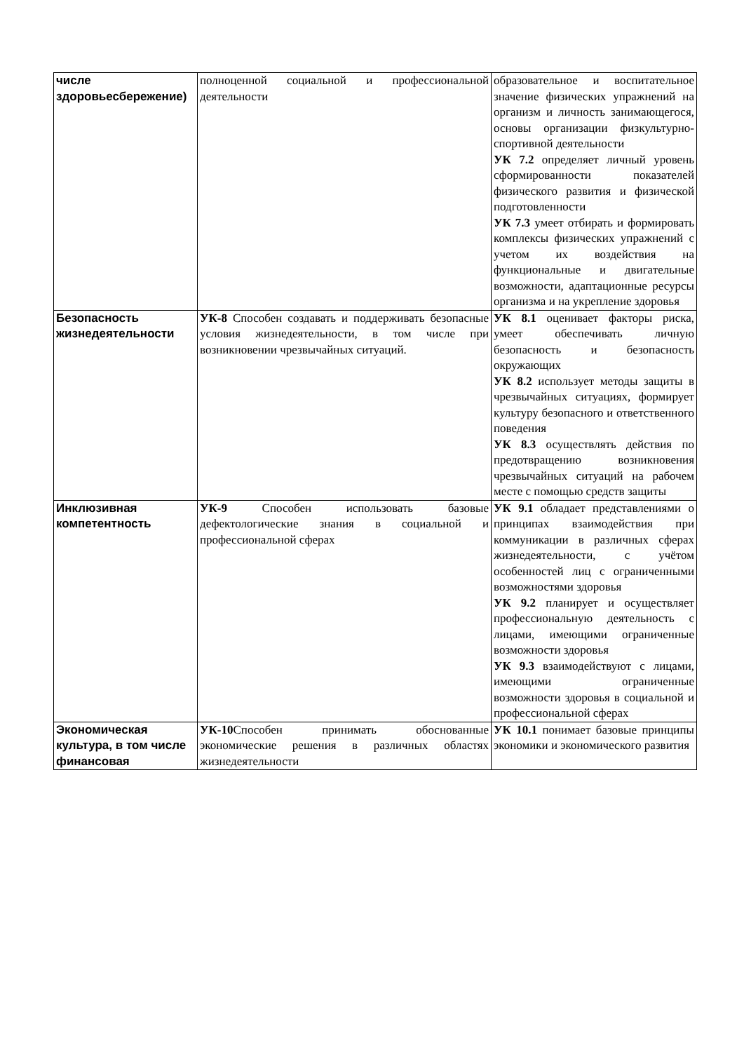| числе здоровьесбережение) | полноценной социальной и профессиональной деятельности | образовательное и воспитательное значение физических упражнений на организм и личность занимающегося, основы организации физкультурно-спортивной деятельности УК 7.2 определяет личный уровень сформированности показателей физического развития и физической подготовленности УК 7.3 умеет отбирать и формировать комплексы физических упражнений с учетом их воздействия на функциональные и двигательные возможности, адаптационные ресурсы организма и на укрепление здоровья |
| Безопасность жизнедеятельности | УК-8 Способен создавать и поддерживать безопасные условия жизнедеятельности, в том числе при возникновении чрезвычайных ситуаций. | УК 8.1 оценивает факторы риска, умеет обеспечивать личную безопасность и безопасность окружающих УК 8.2 использует методы защиты в чрезвычайных ситуациях, формирует культуру безопасного и ответственного поведения УК 8.3 осуществлять действия по предотвращению возникновения чрезвычайных ситуаций на рабочем месте с помощью средств защиты |
| Инклюзивная компетентность | УК-9 Способен использовать базовые дефектологические знания в социальной и профессиональной сферах | УК 9.1 обладает представлениями о принципах взаимодействия при коммуникации в различных сферах жизнедеятельности, с учётом особенностей лиц с ограниченными возможностями здоровья УК 9.2 планирует и осуществляет профессиональную деятельность с лицами, имеющими ограниченные возможности здоровья УК 9.3 взаимодействуют с лицами, имеющими ограниченные возможности здоровья в социальной и профессиональной сферах |
| Экономическая культура, в том числе финансовая | УК-10 Способен принимать обоснованные экономические решения в различных областях жизнедеятельности | УК 10.1 понимает базовые принципы экономики и экономического развития |